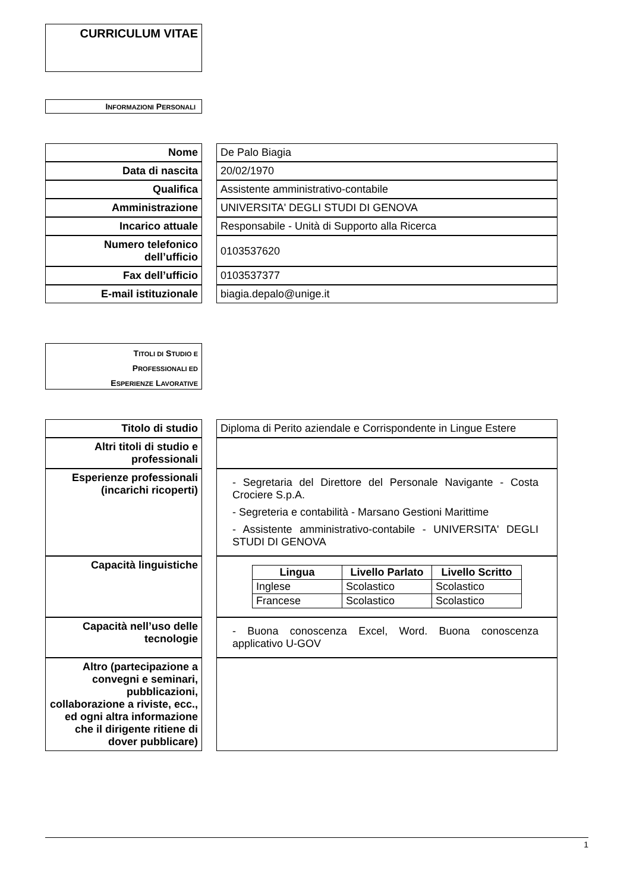CURRICULUM VITAE
INFORMAZIONI PERSONALI
| Nome | | De Palo Biagia |
| Data di nascita | | 20/02/1970 |
| Qualifica | | Assistente amministrativo-contabile |
| Amministrazione | | UNIVERSITA' DEGLI STUDI DI GENOVA |
| Incarico attuale | | Responsabile - Unità di Supporto alla Ricerca |
| Numero telefonico dell’ufficio | | 0103537620 |
| Fax dell’ufficio | | 0103537377 |
| E-mail istituzionale | | biagia.depalo@unige.it |
TITOLI DI STUDIO E
PROFESSIONALI ED
ESPERIENZE LAVORATIVE
| Titolo di studio | | Diploma di Perito aziendale e Corrispondente in Lingue Estere |
| Altri titoli di studio e professionali | | |
| Esperienze professionali (incarichi ricoperti) | | - Segretaria del Direttore del Personale Navigante - Costa Crociere S.p.A. - Segreteria e contabilità - Marsano Gestioni Marittime - Assistente amministrativo-contabile - UNIVERSITA' DEGLI STUDI DI GENOVA |
| Capacità linguistiche | | / Lingua / Livello Parlato / Livello Scritto / / --- / --- / --- / / Inglese / Scolastico / Scolastico / / Francese / Scolastico / Scolastico / |
| Capacità nell’uso delle tecnologie | | - Buona conoscenza Excel, Word. Buona conoscenza applicativo U-GOV |
| Altro (partecipazione a convegni e seminari, pubblicazioni, collaborazione a riviste, ecc., ed ogni altra informazione che il dirigente ritiene di dover pubblicare) | | |
1